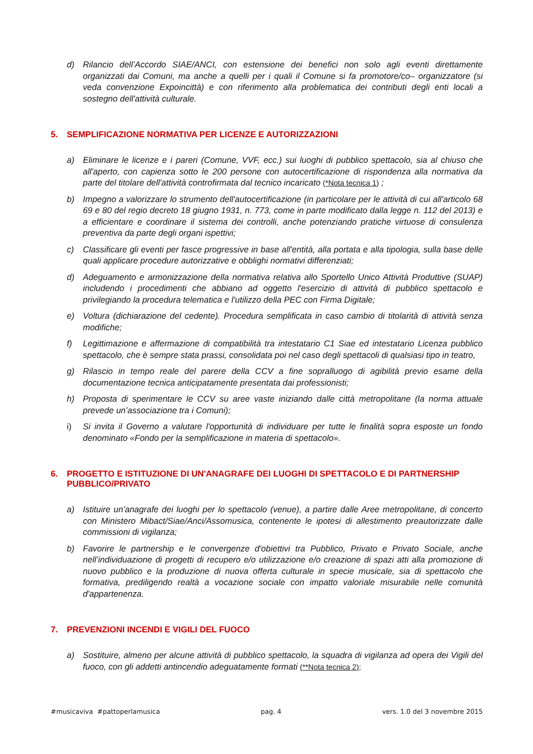d) Rilancio dell’Accordo SIAE/ANCI, con estensione dei benefici non solo agli eventi direttamente organizzati dai Comuni, ma anche a quelli per i quali il Comune si fa promotore/co– organizzatore (si veda convenzione Expoincittà) e con riferimento alla problematica dei contributi degli enti locali a sostegno dell'attività culturale.
5. SEMPLIFICAZIONE NORMATIVA PER LICENZE E AUTORIZZAZIONI
a) Eliminare le licenze e i pareri (Comune, VVF, ecc.) sui luoghi di pubblico spettacolo, sia al chiuso che all'aperto, con capienza sotto le 200 persone con autocertificazione di rispondenza alla normativa da parte del titolare dell'attività controfirmata dal tecnico incaricato (*Nota tecnica 1) ;
b) Impegno a valorizzare lo strumento dell'autocertificazione (in particolare per le attività di cui all'articolo 68 69 e 80 del regio decreto 18 giugno 1931, n. 773, come in parte modificato dalla legge n. 112 del 2013) e a efficientare e coordinare il sistema dei controlli, anche potenziando pratiche virtuose di consulenza preventiva da parte degli organi ispettivi;
c) Classificare gli eventi per fasce progressive in base all'entità, alla portata e alla tipologia, sulla base delle quali applicare procedure autorizzative e obblighi normativi differenziati;
d) Adeguamento e armonizzazione della normativa relativa allo Sportello Unico Attività Produttive (SUAP) includendo i procedimenti che abbiano ad oggetto l'esercizio di attività di pubblico spettacolo e privilegiando la procedura telematica e l'utilizzo della PEC con Firma Digitale;
e) Voltura (dichiarazione del cedente). Procedura semplificata in caso cambio di titolarità di attività senza modifiche;
f) Legittimazione e affermazione di compatibilità tra intestatario C1 Siae ed intestatario Licenza pubblico spettacolo, che è sempre stata prassi, consolidata poi nel caso degli spettacoli di qualsiasi tipo in teatro,
g) Rilascio in tempo reale del parere della CCV a fine sopralluogo di agibilità previo esame della documentazione tecnica anticipatamente presentata dai professionisti;
h) Proposta di sperimentare le CCV su aree vaste iniziando dalle città metropolitane (la norma attuale prevede un’associazione tra i Comuni);
i) Si invita il Governo a valutare l'opportunità di individuare per tutte le finalità sopra esposte un fondo denominato «Fondo per la semplificazione in materia di spettacolo».
6. PROGETTO E ISTITUZIONE DI UN'ANAGRAFE DEI LUOGHI DI SPETTACOLO E DI PARTNERSHIP PUBBLICO/PRIVATO
a) Istituire un'anagrafe dei luoghi per lo spettacolo (venue), a partire dalle Aree metropolitane, di concerto con Ministero Mibact/Siae/Anci/Assomusica, contenente le ipotesi di allestimento preautorizzate dalle commissioni di vigilanza;
b) Favorire le partnership e le convergenze d'obiettivi tra Pubblico, Privato e Privato Sociale, anche nell’individuazione di progetti di recupero e/o utilizzazione e/o creazione di spazi atti alla promozione di nuovo pubblico e la produzione di nuova offerta culturale in specie musicale, sia di spettacolo che formativa, prediligendo realtà a vocazione sociale con impatto valoriale misurabile nelle comunità d'appartenenza.
7. PREVENZIONI INCENDI E VIGILI DEL FUOCO
a) Sostituire, almeno per alcune attività di pubblico spettacolo, la squadra di vigilanza ad opera dei Vigili del fuoco, con gli addetti antincendio adeguatamente formati (**Nota tecnica 2);
#musicaviva #pattoperlamusica pag. 4 vers. 1.0 del 3 novembre 2015